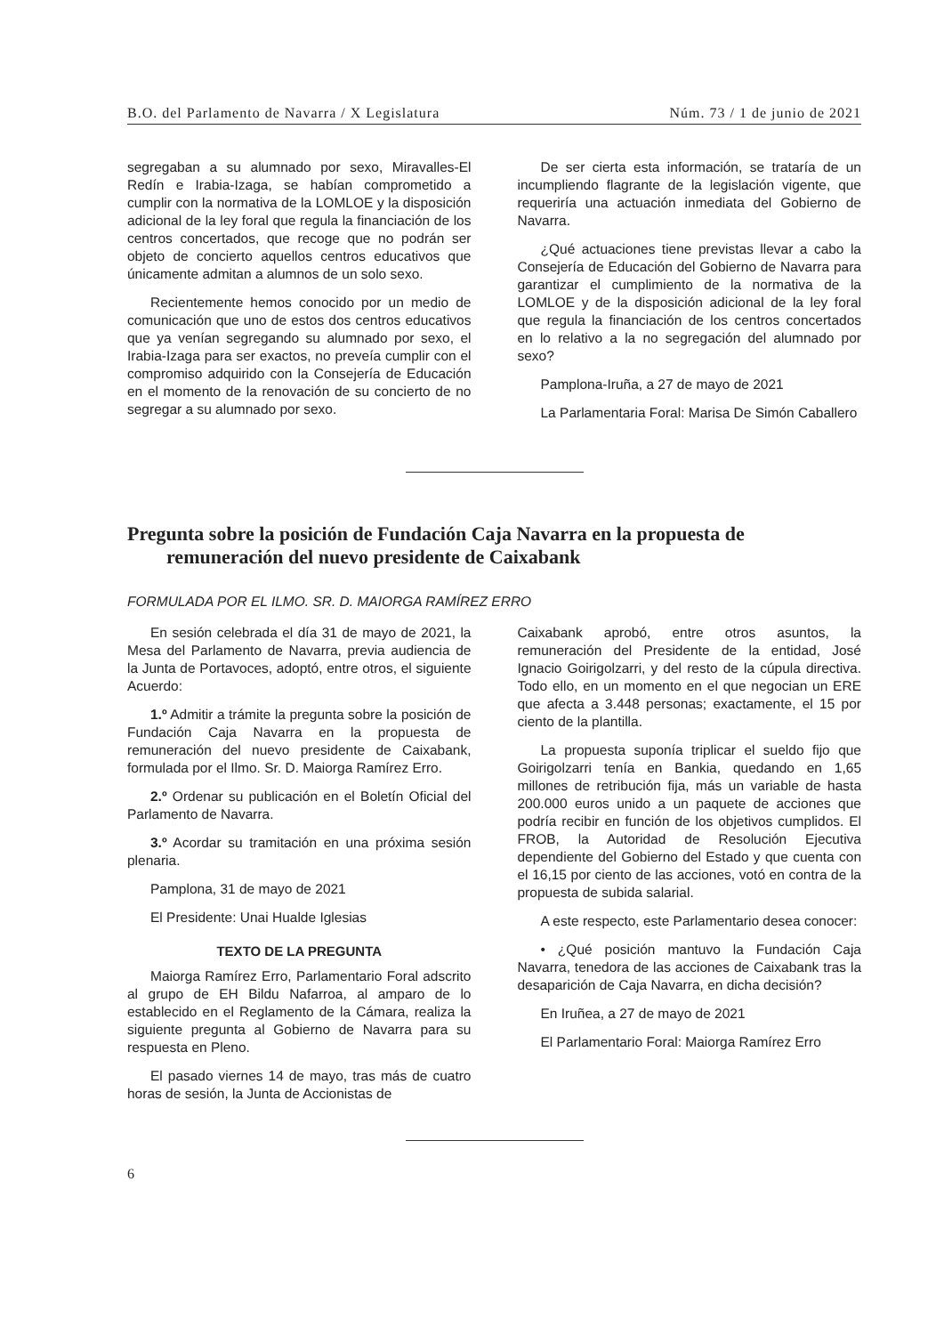B.O. del Parlamento de Navarra / X Legislatura Núm. 73 / 1 de junio de 2021
segregaban a su alumnado por sexo, Miravalles-El Redín e Irabia-Izaga, se habían comprometido a cumplir con la normativa de la LOMLOE y la disposición adicional de la ley foral que regula la financiación de los centros concertados, que recoge que no podrán ser objeto de concierto aquellos centros educativos que únicamente admitan a alumnos de un solo sexo.
Recientemente hemos conocido por un medio de comunicación que uno de estos dos centros educativos que ya venían segregando su alumnado por sexo, el Irabia-Izaga para ser exactos, no preveía cumplir con el compromiso adquirido con la Consejería de Educación en el momento de la renovación de su concierto de no segregar a su alumnado por sexo.
De ser cierta esta información, se trataría de un incumpliendo flagrante de la legislación vigente, que requeriría una actuación inmediata del Gobierno de Navarra.
¿Qué actuaciones tiene previstas llevar a cabo la Consejería de Educación del Gobierno de Navarra para garantizar el cumplimiento de la normativa de la LOMLOE y de la disposición adicional de la ley foral que regula la financiación de los centros concertados en lo relativo a la no segregación del alumnado por sexo?
Pamplona-Iruña, a 27 de mayo de 2021
La Parlamentaria Foral: Marisa De Simón Caballero
Pregunta sobre la posición de Fundación Caja Navarra en la propuesta de remuneración del nuevo presidente de Caixabank
FORMULADA POR EL ILMO. SR. D. MAIORGA RAMÍREZ ERRO
En sesión celebrada el día 31 de mayo de 2021, la Mesa del Parlamento de Navarra, previa audiencia de la Junta de Portavoces, adoptó, entre otros, el siguiente Acuerdo:
1.º Admitir a trámite la pregunta sobre la posición de Fundación Caja Navarra en la propuesta de remuneración del nuevo presidente de Caixabank, formulada por el Ilmo. Sr. D. Maiorga Ramírez Erro.
2.º Ordenar su publicación en el Boletín Oficial del Parlamento de Navarra.
3.º Acordar su tramitación en una próxima sesión plenaria.
Pamplona, 31 de mayo de 2021
El Presidente: Unai Hualde Iglesias
TEXTO DE LA PREGUNTA
Maiorga Ramírez Erro, Parlamentario Foral adscrito al grupo de EH Bildu Nafarroa, al amparo de lo establecido en el Reglamento de la Cámara, realiza la siguiente pregunta al Gobierno de Navarra para su respuesta en Pleno.
El pasado viernes 14 de mayo, tras más de cuatro horas de sesión, la Junta de Accionistas de
Caixabank aprobó, entre otros asuntos, la remuneración del Presidente de la entidad, José Ignacio Goirigolzarri, y del resto de la cúpula directiva. Todo ello, en un momento en el que negocian un ERE que afecta a 3.448 personas; exactamente, el 15 por ciento de la plantilla.
La propuesta suponía triplicar el sueldo fijo que Goirigolzarri tenía en Bankia, quedando en 1,65 millones de retribución fija, más un variable de hasta 200.000 euros unido a un paquete de acciones que podría recibir en función de los objetivos cumplidos. El FROB, la Autoridad de Resolución Ejecutiva dependiente del Gobierno del Estado y que cuenta con el 16,15 por ciento de las acciones, votó en contra de la propuesta de subida salarial.
A este respecto, este Parlamentario desea conocer:
• ¿Qué posición mantuvo la Fundación Caja Navarra, tenedora de las acciones de Caixabank tras la desaparición de Caja Navarra, en dicha decisión?
En Iruñea, a 27 de mayo de 2021
El Parlamentario Foral: Maiorga Ramírez Erro
6